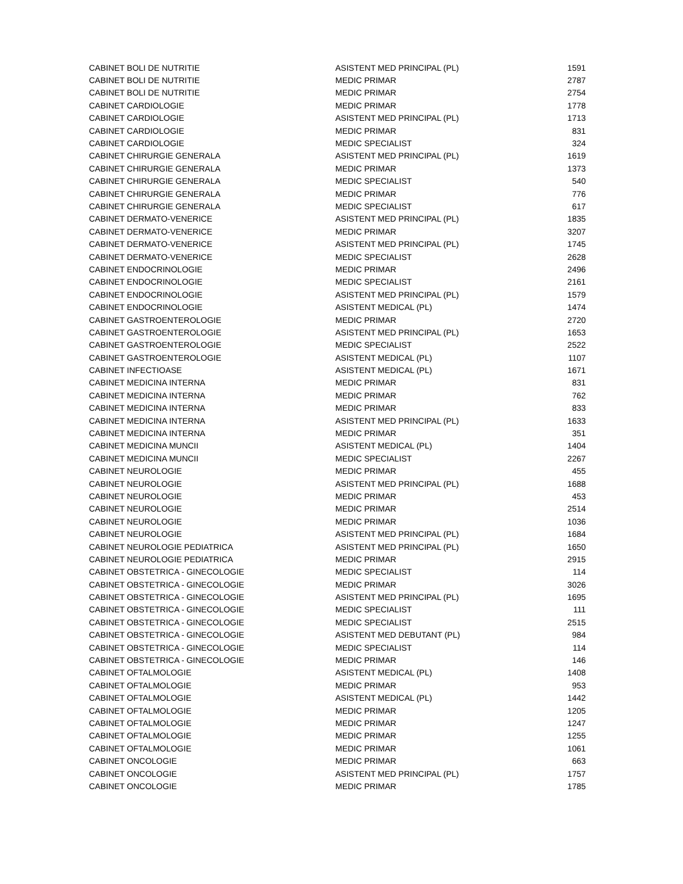| CABINET BOLI DE NUTRITIE | ASISTENT MED PRINCIPAL (PL) | 1591 |
| CABINET BOLI DE NUTRITIE | MEDIC PRIMAR | 2787 |
| CABINET BOLI DE NUTRITIE | MEDIC PRIMAR | 2754 |
| CABINET CARDIOLOGIE | MEDIC PRIMAR | 1778 |
| CABINET CARDIOLOGIE | ASISTENT MED PRINCIPAL (PL) | 1713 |
| CABINET CARDIOLOGIE | MEDIC PRIMAR | 831 |
| CABINET CARDIOLOGIE | MEDIC SPECIALIST | 324 |
| CABINET CHIRURGIE GENERALA | ASISTENT MED PRINCIPAL (PL) | 1619 |
| CABINET CHIRURGIE GENERALA | MEDIC PRIMAR | 1373 |
| CABINET CHIRURGIE GENERALA | MEDIC SPECIALIST | 540 |
| CABINET CHIRURGIE GENERALA | MEDIC PRIMAR | 776 |
| CABINET CHIRURGIE GENERALA | MEDIC SPECIALIST | 617 |
| CABINET DERMATO-VENERICE | ASISTENT MED PRINCIPAL (PL) | 1835 |
| CABINET DERMATO-VENERICE | MEDIC PRIMAR | 3207 |
| CABINET DERMATO-VENERICE | ASISTENT MED PRINCIPAL (PL) | 1745 |
| CABINET DERMATO-VENERICE | MEDIC SPECIALIST | 2628 |
| CABINET ENDOCRINOLOGIE | MEDIC PRIMAR | 2496 |
| CABINET ENDOCRINOLOGIE | MEDIC SPECIALIST | 2161 |
| CABINET ENDOCRINOLOGIE | ASISTENT MED PRINCIPAL (PL) | 1579 |
| CABINET ENDOCRINOLOGIE | ASISTENT MEDICAL (PL) | 1474 |
| CABINET GASTROENTEROLOGIE | MEDIC PRIMAR | 2720 |
| CABINET GASTROENTEROLOGIE | ASISTENT MED PRINCIPAL (PL) | 1653 |
| CABINET GASTROENTEROLOGIE | MEDIC SPECIALIST | 2522 |
| CABINET GASTROENTEROLOGIE | ASISTENT MEDICAL (PL) | 1107 |
| CABINET INFECTIOASE | ASISTENT MEDICAL (PL) | 1671 |
| CABINET MEDICINA INTERNA | MEDIC PRIMAR | 831 |
| CABINET MEDICINA INTERNA | MEDIC PRIMAR | 762 |
| CABINET MEDICINA INTERNA | MEDIC PRIMAR | 833 |
| CABINET MEDICINA INTERNA | ASISTENT MED PRINCIPAL (PL) | 1633 |
| CABINET MEDICINA INTERNA | MEDIC PRIMAR | 351 |
| CABINET MEDICINA MUNCII | ASISTENT MEDICAL (PL) | 1404 |
| CABINET MEDICINA MUNCII | MEDIC SPECIALIST | 2267 |
| CABINET NEUROLOGIE | MEDIC PRIMAR | 455 |
| CABINET NEUROLOGIE | ASISTENT MED PRINCIPAL (PL) | 1688 |
| CABINET NEUROLOGIE | MEDIC PRIMAR | 453 |
| CABINET NEUROLOGIE | MEDIC PRIMAR | 2514 |
| CABINET NEUROLOGIE | MEDIC PRIMAR | 1036 |
| CABINET NEUROLOGIE | ASISTENT MED PRINCIPAL (PL) | 1684 |
| CABINET NEUROLOGIE PEDIATRICA | ASISTENT MED PRINCIPAL (PL) | 1650 |
| CABINET NEUROLOGIE PEDIATRICA | MEDIC PRIMAR | 2915 |
| CABINET OBSTETRICA - GINECOLOGIE | MEDIC SPECIALIST | 114 |
| CABINET OBSTETRICA - GINECOLOGIE | MEDIC PRIMAR | 3026 |
| CABINET OBSTETRICA - GINECOLOGIE | ASISTENT MED PRINCIPAL (PL) | 1695 |
| CABINET OBSTETRICA - GINECOLOGIE | MEDIC SPECIALIST | 111 |
| CABINET OBSTETRICA - GINECOLOGIE | MEDIC SPECIALIST | 2515 |
| CABINET OBSTETRICA - GINECOLOGIE | ASISTENT MED DEBUTANT (PL) | 984 |
| CABINET OBSTETRICA - GINECOLOGIE | MEDIC SPECIALIST | 114 |
| CABINET OBSTETRICA - GINECOLOGIE | MEDIC PRIMAR | 146 |
| CABINET OFTALMOLOGIE | ASISTENT MEDICAL (PL) | 1408 |
| CABINET OFTALMOLOGIE | MEDIC PRIMAR | 953 |
| CABINET OFTALMOLOGIE | ASISTENT MEDICAL (PL) | 1442 |
| CABINET OFTALMOLOGIE | MEDIC PRIMAR | 1205 |
| CABINET OFTALMOLOGIE | MEDIC PRIMAR | 1247 |
| CABINET OFTALMOLOGIE | MEDIC PRIMAR | 1255 |
| CABINET OFTALMOLOGIE | MEDIC PRIMAR | 1061 |
| CABINET ONCOLOGIE | MEDIC PRIMAR | 663 |
| CABINET ONCOLOGIE | ASISTENT MED PRINCIPAL (PL) | 1757 |
| CABINET ONCOLOGIE | MEDIC PRIMAR | 1785 |